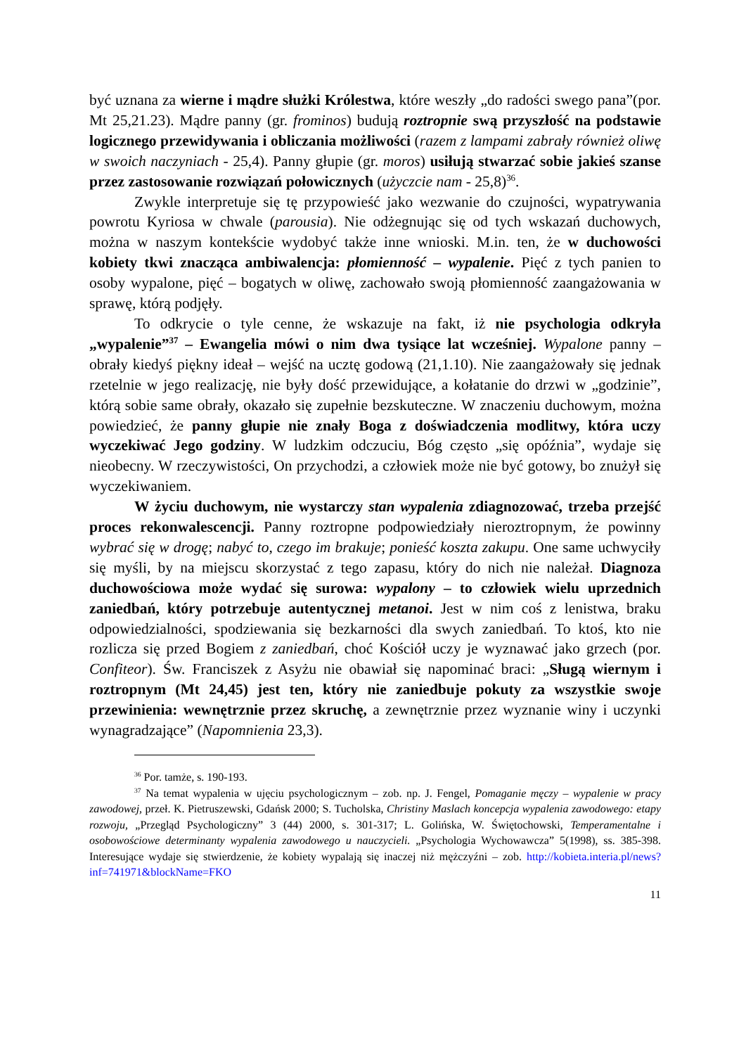być uznana za wierne i mądre służki Królestwa, które weszły „do radości swego pana”(por. Mt 25,21.23). Mądre panny (gr. frominos) budują roztropnie swą przyszłość na podstawie logicznego przewidywania i obliczania możliwości (razem z lampami zabrały również oliwę w swoich naczyniach - 25,4). Panny głupie (gr. moros) usiłują stwarzać sobie jakieś szanse przez zastosowanie rozwiązań połowicznych (użyczcie nam - 25,8)<sup>36</sup>.
Zwykle interpretuje się tę przypowieść jako wezwanie do czujności, wypatrywania powrotu Kyriosa w chwale (parousia). Nie odżegnując się od tych wskazań duchowych, można w naszym kontekście wydobyć także inne wnioski. M.in. ten, że w duchowości kobiety tkwi znacząca ambiwalencja: płomienność – wypalenie. Pięć z tych panien to osoby wypalone, pięć – bogatych w oliwę, zachowało swoją płomienność zaangażowania w sprawę, którą podjęły.
To odkrycie o tyle cenne, że wskazuje na fakt, iż nie psychologia odkryła „wypalenie”<sup>37</sup> – Ewangelia mówi o nim dwa tysiące lat wcześniej. Wypalone panny – obrały kiedyś piękny ideał – wejść na ucztę godową (21,1.10). Nie zaangażowały się jednak rzetelnie w jego realizację, nie były dość przewidujące, a kołatanie do drzwi w „godzinie”, którą sobie same obrały, okazało się zupełnie bezskuteczne. W znaczeniu duchowym, można powiedzieć, że panny głupie nie znały Boga z doświadczenia modlitwy, która uczy wyczekiwać Jego godziny. W ludzkim odczuciu, Bóg często „się opóźnia”, wydaje się nieobecny. W rzeczywistości, On przychodzi, a człowiek może nie być gotowy, bo znużył się wyczekiwaniem.
W życiu duchowym, nie wystarczy stan wypalenia zdiagnozować, trzeba przejść proces rekonwalescencji. Panny roztropne podpowiedziały nieroztropnym, że powinny wybrać się w drogę; nabyć to, czego im brakuje; ponieść koszta zakupu. One same uchwyciły się myśli, by na miejscu skorzystać z tego zapasu, który do nich nie należał. Diagnoza duchowościowa może wydać się surowa: wypalony – to człowiek wielu uprzednich zaniedbań, który potrzebuje autentycznej metanoi. Jest w nim coś z lenistwa, braku odpowiedzialności, spodziewania się bezkarności dla swych zaniedbań. To ktoś, kto nie rozlicza się przed Bogiem z zaniedbań, choć Kościół uczy je wyznawać jako grzech (por. Confiteor). Św. Franciszek z Asyżu nie obawiał się napominać braci: „Sługą wiernym i roztropnym (Mt 24,45) jest ten, który nie zaniedbuje pokuty za wszystkie swoje przewinienia: wewnętrznie przez skruchę, a zewnętrznie przez wyznanie winy i uczynki wynagradzające” (Napomnienia 23,3).
<sup>36</sup> Por. tamże, s. 190-193.
<sup>37</sup> Na temat wypalenia w ujęciu psychologicznym – zob. np. J. Fengel, Pomaganie męczy – wypalenie w pracy zawodowej, przeł. K. Pietruszewski, Gdańsk 2000; S. Tucholska, Christiny Maslach koncepcja wypalenia zawodowego: etapy rozwoju, „Przegląd Psychologiczny” 3 (44) 2000, s. 301-317; L. Golińska, W. Świętochowski, Temperamentalne i osobowościowe determinanty wypalenia zawodowego u nauczycieli. „Psychologia Wychowawcza” 5(1998), ss. 385-398. Interesujące wydaje się stwierdzenie, że kobiety wypalają się inaczej niż mężczyźni – zob. http://kobieta.interia.pl/news?inf=741971&blockName=FKO
11